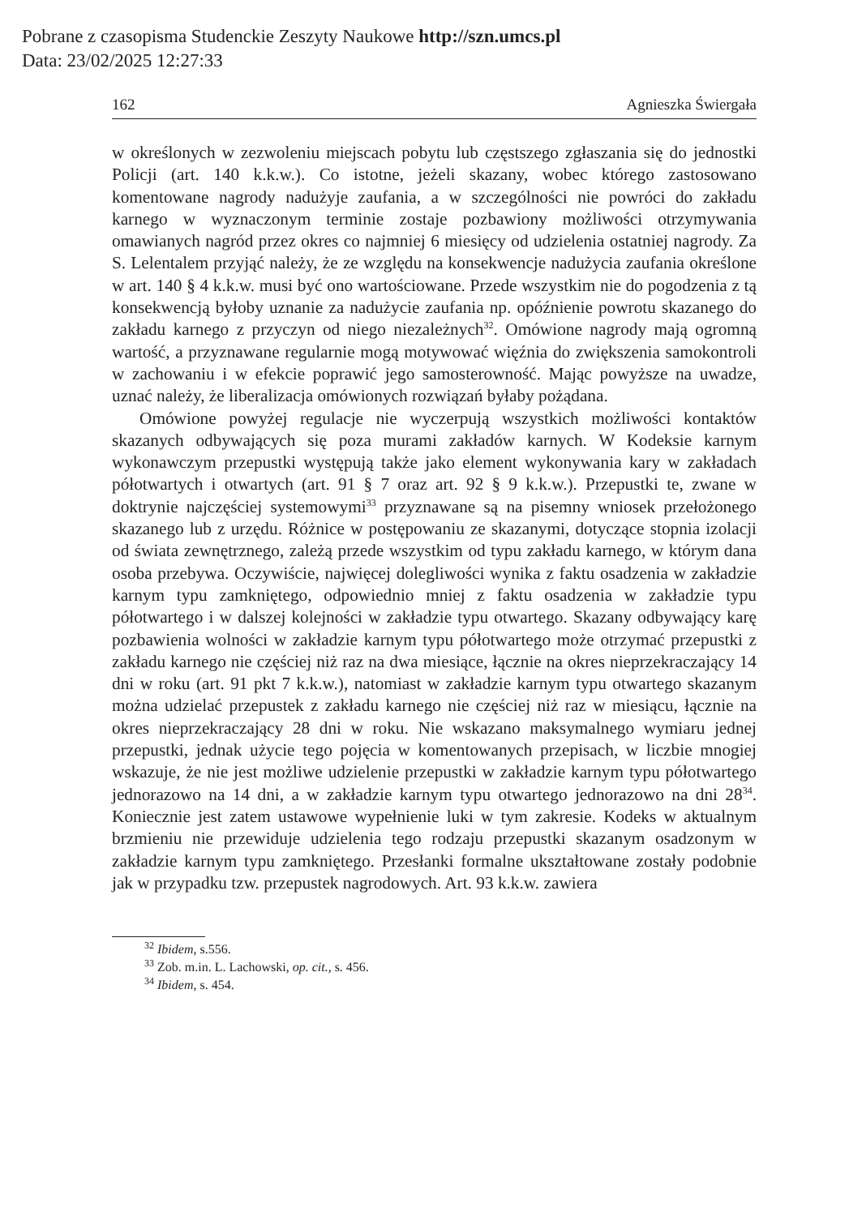Pobrane z czasopisma Studenckie Zeszyty Naukowe http://szn.umcs.pl
Data: 23/02/2025 12:27:33
162 Agnieszka Świergała
w określonych w zezwoleniu miejscach pobytu lub częstszego zgłaszania się do jednostki Policji (art. 140 k.k.w.). Co istotne, jeżeli skazany, wobec którego zastosowano komentowane nagrody nadużyje zaufania, a w szczególności nie powróci do zakładu karnego w wyznaczonym terminie zostaje pozbawiony możliwości otrzymywania omawianych nagród przez okres co najmniej 6 miesięcy od udzielenia ostatniej nagrody. Za S. Lelentalem przyjąć należy, że ze względu na konsekwencje nadużycia zaufania określone w art. 140 § 4 k.k.w. musi być ono wartościowane. Przede wszystkim nie do pogodzenia z tą konsekwencją byłoby uznanie za nadużycie zaufania np. opóźnienie powrotu skazanego do zakładu karnego z przyczyn od niego niezależnych<sup>32</sup>. Omówione nagrody mają ogromną wartość, a przyznawane regularnie mogą motywować więźnia do zwiększenia samokontroli w zachowaniu i w efekcie poprawić jego samosterowność. Mając powyższe na uwadze, uznać należy, że liberalizacja omówionych rozwiązań byłaby pożądana.
Omówione powyżej regulacje nie wyczerpują wszystkich możliwości kontaktów skazanych odbywających się poza murami zakładów karnych. W Kodeksie karnym wykonawczym przepustki występują także jako element wykonywania kary w zakładach półotwartych i otwartych (art. 91 § 7 oraz art. 92 § 9 k.k.w.). Przepustki te, zwane w doktrynie najczęściej systemowymi<sup>33</sup> przyznawane są na pisemny wniosek przełożonego skazanego lub z urzędu. Różnice w postępowaniu ze skazanymi, dotyczące stopnia izolacji od świata zewnętrznego, zależą przede wszystkim od typu zakładu karnego, w którym dana osoba przebywa. Oczywiście, najwięcej dolegliwości wynika z faktu osadzenia w zakładzie karnym typu zamkniętego, odpowiednio mniej z faktu osadzenia w zakładzie typu półotwartego i w dalszej kolejności w zakładzie typu otwartego. Skazany odbywający karę pozbawienia wolności w zakładzie karnym typu półotwartego może otrzymać przepustki z zakładu karnego nie częściej niż raz na dwa miesiące, łącznie na okres nieprzekraczający 14 dni w roku (art. 91 pkt 7 k.k.w.), natomiast w zakładzie karnym typu otwartego skazanym można udzielać przepustek z zakładu karnego nie częściej niż raz w miesiącu, łącznie na okres nieprzekraczający 28 dni w roku. Nie wskazano maksymalnego wymiaru jednej przepustki, jednak użycie tego pojęcia w komentowanych przepisach, w liczbie mnogiej wskazuje, że nie jest możliwe udzielenie przepustki w zakładzie karnym typu półotwartego jednorazowo na 14 dni, a w zakładzie karnym typu otwartego jednorazowo na dni 28<sup>34</sup>. Koniecznie jest zatem ustawowe wypełnienie luki w tym zakresie. Kodeks w aktualnym brzmieniu nie przewiduje udzielenia tego rodzaju przepustki skazanym osadzonym w zakładzie karnym typu zamkniętego. Przesłanki formalne ukształtowane zostały podobnie jak w przypadku tzw. przepustek nagrodowych. Art. 93 k.k.w. zawiera
<sup>32</sup> Ibidem, s.556.
<sup>33</sup> Zob. m.in. L. Lachowski, op. cit., s. 456.
<sup>34</sup> Ibidem, s. 454.